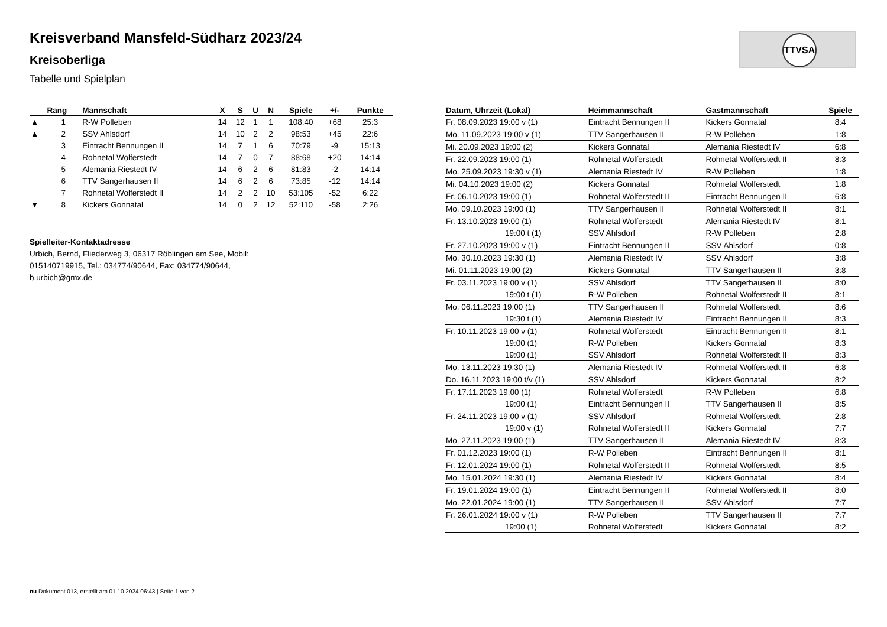Kreisverband Mansfeld-Südharz 2023/24
Kreisoberliga
Tabelle und Spielplan
TTVSA
| | Rang | Mannschaft | X | S | U | N | Spiele | +/- | Punkte |
| --- | --- | --- | --- | --- | --- | --- | --- | --- | --- |
| ▲ | 1 | R-W Polleben | 14 | 12 | 1 | 1 | 108:40 | +68 | 25:3 |
| ▲ | 2 | SSV Ahlsdorf | 14 | 10 | 2 | 2 | 98:53 | +45 | 22:6 |
| | 3 | Eintracht Bennungen II | 14 | 7 | 1 | 6 | 70:79 | -9 | 15:13 |
| | 4 | Rohnetal Wolferstedt | 14 | 7 | 0 | 7 | 88:68 | +20 | 14:14 |
| | 5 | Alemania Riestedt IV | 14 | 6 | 2 | 6 | 81:83 | -2 | 14:14 |
| | 6 | TTV Sangerhausen II | 14 | 6 | 2 | 6 | 73:85 | -12 | 14:14 |
| | 7 | Rohnetal Wolferstedt II | 14 | 2 | 2 | 10 | 53:105 | -52 | 6:22 |
| ▼ | 8 | Kickers Gonnatal | 14 | 0 | 2 | 12 | 52:110 | -58 | 2:26 |
Spielleiter-Kontaktadresse
Urbich, Bernd, Fliederweg 3, 06317 Röblingen am See, Mobil: 015140719915, Tel.: 034774/90644, Fax: 034774/90644, b.urbich@gmx.de
| Datum, Uhrzeit (Lokal) | Heimmannschaft | Gastmannschaft | Spiele |
| --- | --- | --- | --- |
| Fr. 08.09.2023 19:00 v (1) | Eintracht Bennungen II | Kickers Gonnatal | 8:4 |
| Mo. 11.09.2023 19:00 v (1) | TTV Sangerhausen II | R-W Polleben | 1:8 |
| Mi. 20.09.2023 19:00 (2) | Kickers Gonnatal | Alemania Riestedt IV | 6:8 |
| Fr. 22.09.2023 19:00 (1) | Rohnetal Wolferstedt | Rohnetal Wolferstedt II | 8:3 |
| Mo. 25.09.2023 19:30 v (1) | Alemania Riestedt IV | R-W Polleben | 1:8 |
| Mi. 04.10.2023 19:00 (2) | Kickers Gonnatal | Rohnetal Wolferstedt | 1:8 |
| Fr. 06.10.2023 19:00 (1) | Rohnetal Wolferstedt II | Eintracht Bennungen II | 6:8 |
| Mo. 09.10.2023 19:00 (1) | TTV Sangerhausen II | Rohnetal Wolferstedt II | 8:1 |
| Fr. 13.10.2023 19:00 (1) | Rohnetal Wolferstedt | Alemania Riestedt IV | 8:1 |
| 19:00 t (1) | SSV Ahlsdorf | R-W Polleben | 2:8 |
| Fr. 27.10.2023 19:00 v (1) | Eintracht Bennungen II | SSV Ahlsdorf | 0:8 |
| Mo. 30.10.2023 19:30 (1) | Alemania Riestedt IV | SSV Ahlsdorf | 3:8 |
| Mi. 01.11.2023 19:00 (2) | Kickers Gonnatal | TTV Sangerhausen II | 3:8 |
| Fr. 03.11.2023 19:00 v (1) | SSV Ahlsdorf | TTV Sangerhausen II | 8:0 |
| 19:00 t (1) | R-W Polleben | Rohnetal Wolferstedt II | 8:1 |
| Mo. 06.11.2023 19:00 (1) | TTV Sangerhausen II | Rohnetal Wolferstedt | 8:6 |
| 19:30 t (1) | Alemania Riestedt IV | Eintracht Bennungen II | 8:3 |
| Fr. 10.11.2023 19:00 v (1) | Rohnetal Wolferstedt | Eintracht Bennungen II | 8:1 |
| 19:00 (1) | R-W Polleben | Kickers Gonnatal | 8:3 |
| 19:00 (1) | SSV Ahlsdorf | Rohnetal Wolferstedt II | 8:3 |
| Mo. 13.11.2023 19:30 (1) | Alemania Riestedt IV | Rohnetal Wolferstedt II | 6:8 |
| Do. 16.11.2023 19:00 t/v (1) | SSV Ahlsdorf | Kickers Gonnatal | 8:2 |
| Fr. 17.11.2023 19:00 (1) | Rohnetal Wolferstedt | R-W Polleben | 6:8 |
| 19:00 (1) | Eintracht Bennungen II | TTV Sangerhausen II | 8:5 |
| Fr. 24.11.2023 19:00 v (1) | SSV Ahlsdorf | Rohnetal Wolferstedt | 2:8 |
| 19:00 v (1) | Rohnetal Wolferstedt II | Kickers Gonnatal | 7:7 |
| Mo. 27.11.2023 19:00 (1) | TTV Sangerhausen II | Alemania Riestedt IV | 8:3 |
| Fr. 01.12.2023 19:00 (1) | R-W Polleben | Eintracht Bennungen II | 8:1 |
| Fr. 12.01.2024 19:00 (1) | Rohnetal Wolferstedt II | Rohnetal Wolferstedt | 8:5 |
| Mo. 15.01.2024 19:30 (1) | Alemania Riestedt IV | Kickers Gonnatal | 8:4 |
| Fr. 19.01.2024 19:00 (1) | Eintracht Bennungen II | Rohnetal Wolferstedt II | 8:0 |
| Mo. 22.01.2024 19:00 (1) | TTV Sangerhausen II | SSV Ahlsdorf | 7:7 |
| Fr. 26.01.2024 19:00 v (1) | R-W Polleben | TTV Sangerhausen II | 7:7 |
| 19:00 (1) | Rohnetal Wolferstedt | Kickers Gonnatal | 8:2 |
nu.Dokument 013, erstellt am 01.10.2024 06:43 | Seite 1 von 2